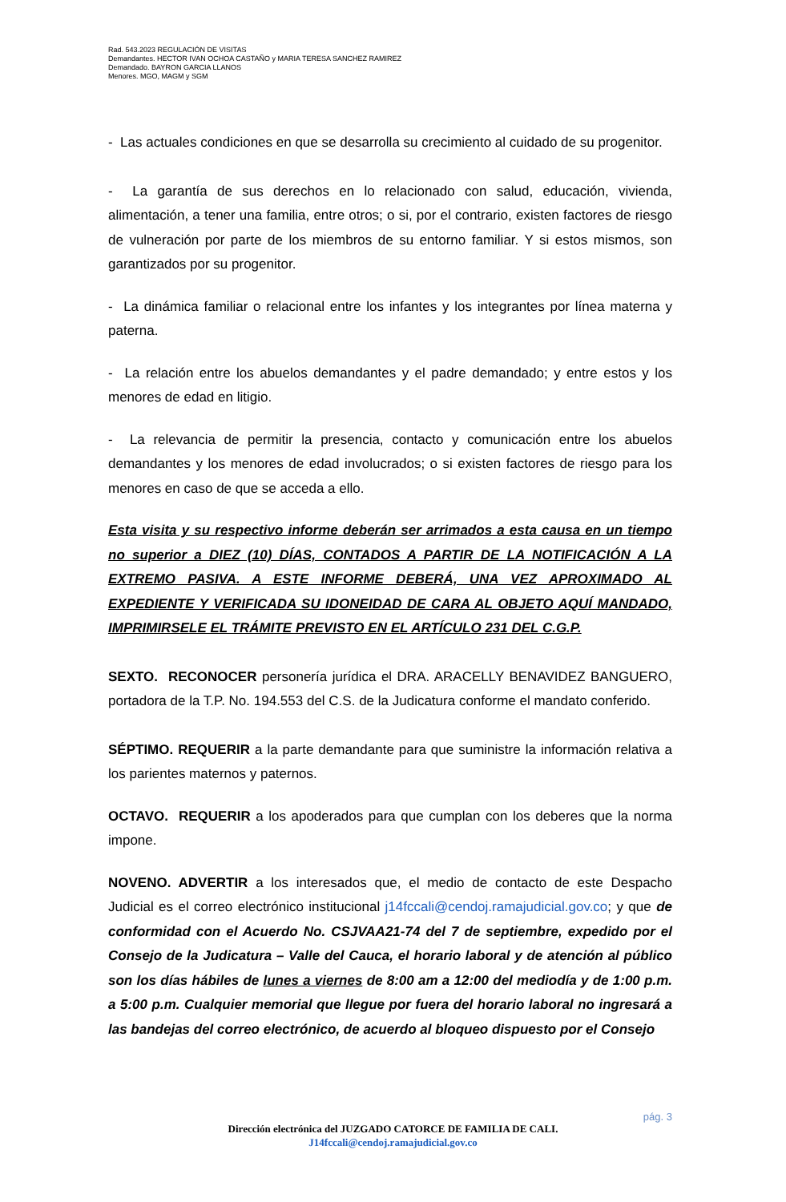Rad. 543.2023 REGULACIÓN DE VISITAS
Demandantes. HECTOR IVAN OCHOA CASTAÑO y MARIA TERESA SANCHEZ RAMIREZ
Demandado. BAYRON GARCIA LLANOS
Menores. MGO, MAGM y SGM
- Las actuales condiciones en que se desarrolla su crecimiento al cuidado de su progenitor.
- La garantía de sus derechos en lo relacionado con salud, educación, vivienda, alimentación, a tener una familia, entre otros; o si, por el contrario, existen factores de riesgo de vulneración por parte de los miembros de su entorno familiar. Y si estos mismos, son garantizados por su progenitor.
- La dinámica familiar o relacional entre los infantes y los integrantes por línea materna y paterna.
- La relación entre los abuelos demandantes y el padre demandado; y entre estos y los menores de edad en litigio.
- La relevancia de permitir la presencia, contacto y comunicación entre los abuelos demandantes y los menores de edad involucrados; o si existen factores de riesgo para los menores en caso de que se acceda a ello.
Esta visita y su respectivo informe deberán ser arrimados a esta causa en un tiempo no superior a DIEZ (10) DÍAS, CONTADOS A PARTIR DE LA NOTIFICACIÓN A LA EXTREMO PASIVA. A ESTE INFORME DEBERÁ, UNA VEZ APROXIMADO AL EXPEDIENTE Y VERIFICADA SU IDONEIDAD DE CARA AL OBJETO AQUÍ MANDADO, IMPRIMIRSELE EL TRÁMITE PREVISTO EN EL ARTÍCULO 231 DEL C.G.P.
SEXTO. RECONOCER personería jurídica el DRA. ARACELLY BENAVIDEZ BANGUERO, portadora de la T.P. No. 194.553 del C.S. de la Judicatura conforme el mandato conferido.
SÉPTIMO. REQUERIR a la parte demandante para que suministre la información relativa a los parientes maternos y paternos.
OCTAVO. REQUERIR a los apoderados para que cumplan con los deberes que la norma impone.
NOVENO. ADVERTIR a los interesados que, el medio de contacto de este Despacho Judicial es el correo electrónico institucional j14fccali@cendoj.ramajudicial.gov.co; y que de conformidad con el Acuerdo No. CSJVAA21-74 del 7 de septiembre, expedido por el Consejo de la Judicatura – Valle del Cauca, el horario laboral y de atención al público son los días hábiles de lunes a viernes de 8:00 am a 12:00 del mediodía y de 1:00 p.m. a 5:00 p.m. Cualquier memorial que llegue por fuera del horario laboral no ingresará a las bandejas del correo electrónico, de acuerdo al bloqueo dispuesto por el Consejo
pág. 3
Dirección electrónica del JUZGADO CATORCE DE FAMILIA DE CALI.
J14fccali@cendoj.ramajudicial.gov.co